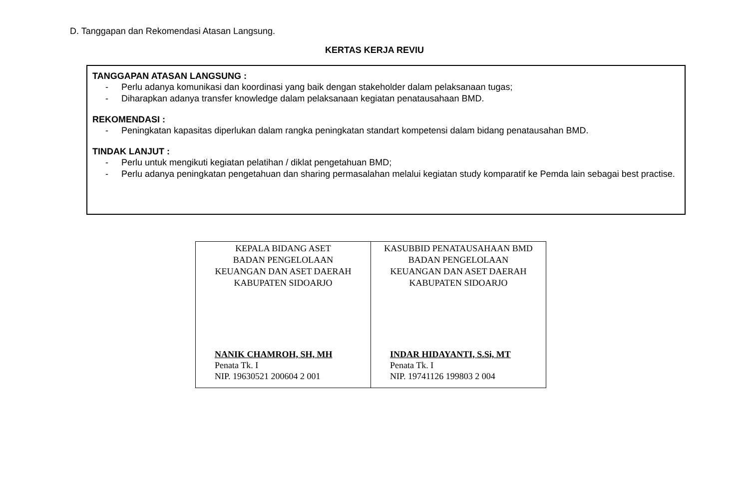D. Tanggapan dan Rekomendasi Atasan Langsung.
KERTAS KERJA REVIU
TANGGAPAN ATASAN LANGSUNG :
- Perlu adanya komunikasi dan koordinasi yang baik dengan stakeholder dalam pelaksanaan tugas;
- Diharapkan adanya transfer knowledge dalam pelaksanaan kegiatan penatausahaan BMD.
REKOMENDASI :
- Peningkatan kapasitas diperlukan dalam rangka peningkatan standart kompetensi dalam bidang penatausahan BMD.
TINDAK LANJUT :
- Perlu untuk mengikuti kegiatan pelatihan / diklat pengetahuan BMD;
- Perlu adanya peningkatan pengetahuan dan sharing permasalahan melalui kegiatan study komparatif ke Pemda lain sebagai best practise.
| KEPALA BIDANG ASET BADAN PENGELOLAAN KEUANGAN DAN ASET DAERAH KABUPATEN SIDOARJO NANIK CHAMROH, SH, MH Penata Tk. I NIP. 19630521 200604 2 001 | KASUBBID PENATAUSAHAAN BMD BADAN PENGELOLAAN KEUANGAN DAN ASET DAERAH KABUPATEN SIDOARJO INDAR HIDAYANTI, S.Si, MT Penata Tk. I NIP. 19741126 199803 2 004 |